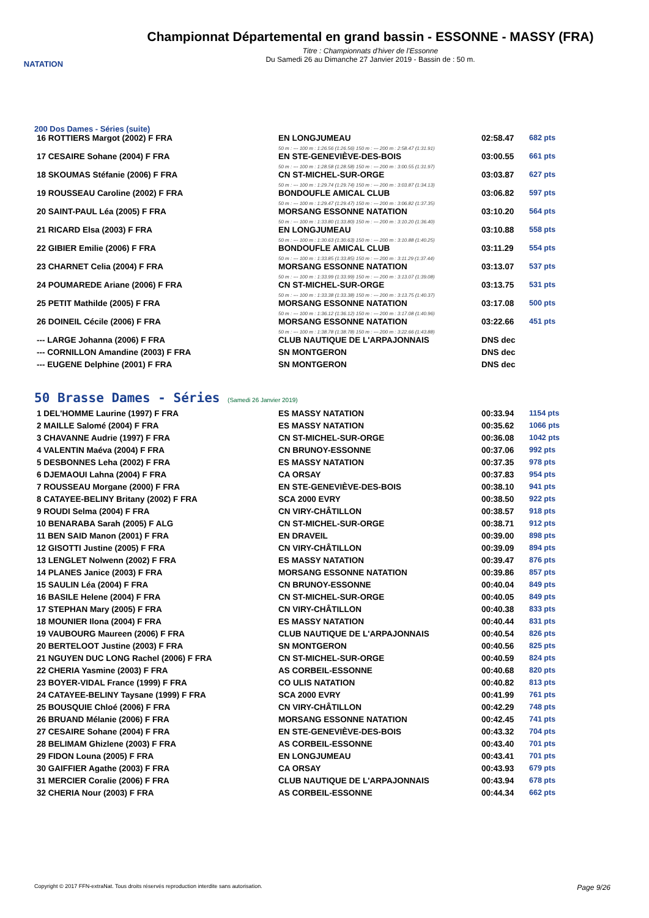NATATION
Championnat Départemental en grand bassin - ESSONNE - MASSY (FRA)
Titre : Championnats d'hiver de l'Essonne
Du Samedi 26 au Dimanche 27 Janvier 2019 - Bassin de : 50 m.
200 Dos Dames - Séries (suite)
| 16 ROTTIERS Margot (2002) F FRA | EN LONGJUMEAU | 02:58.47 | 682 pts |
| | 50 m : --- 100 m : 1:26.56 (1:26.56) 150 m : --- 200 m : 2:58.47 (1:31.91) | | |
| 17 CESAIRE Sohane (2004) F FRA | EN STE-GENEVIÈVE-DES-BOIS | 03:00.55 | 661 pts |
| | 50 m : --- 100 m : 1:28.58 (1:28.58) 150 m : --- 200 m : 3:00.55 (1:31.97) | | |
| 18 SKOUMAS Stéfanie (2006) F FRA | CN ST-MICHEL-SUR-ORGE | 03:03.87 | 627 pts |
| | 50 m : --- 100 m : 1:29.74 (1:29.74) 150 m : --- 200 m : 3:03.87 (1:34.13) | | |
| 19 ROUSSEAU Caroline (2002) F FRA | BONDOUFLE AMICAL CLUB | 03:06.82 | 597 pts |
| | 50 m : --- 100 m : 1:29.47 (1:29.47) 150 m : --- 200 m : 3:06.82 (1:37.35) | | |
| 20 SAINT-PAUL Léa (2005) F FRA | MORSANG ESSONNE NATATION | 03:10.20 | 564 pts |
| | 50 m : --- 100 m : 1:33.80 (1:33.80) 150 m : --- 200 m : 3:10.20 (1:36.40) | | |
| 21 RICARD Elsa (2003) F FRA | EN LONGJUMEAU | 03:10.88 | 558 pts |
| | 50 m : --- 100 m : 1:30.63 (1:30.63) 150 m : --- 200 m : 3:10.88 (1:40.25) | | |
| 22 GIBIER Emilie (2006) F FRA | BONDOUFLE AMICAL CLUB | 03:11.29 | 554 pts |
| | 50 m : --- 100 m : 1:33.85 (1:33.85) 150 m : --- 200 m : 3:11.29 (1:37.44) | | |
| 23 CHARNET Celia (2004) F FRA | MORSANG ESSONNE NATATION | 03:13.07 | 537 pts |
| | 50 m : --- 100 m : 1:33.99 (1:33.99) 150 m : --- 200 m : 3:13.07 (1:39.08) | | |
| 24 POUMAREDE Ariane (2006) F FRA | CN ST-MICHEL-SUR-ORGE | 03:13.75 | 531 pts |
| | 50 m : --- 100 m : 1:33.38 (1:33.38) 150 m : --- 200 m : 3:13.75 (1:40.37) | | |
| 25 PETIT Mathilde (2005) F FRA | MORSANG ESSONNE NATATION | 03:17.08 | 500 pts |
| | 50 m : --- 100 m : 1:36.12 (1:36.12) 150 m : --- 200 m : 3:17.08 (1:40.96) | | |
| 26 DOINEIL Cécile (2006) F FRA | MORSANG ESSONNE NATATION | 03:22.66 | 451 pts |
| | 50 m : --- 100 m : 1:38.78 (1:38.78) 150 m : --- 200 m : 3:22.66 (1:43.88) | | |
| --- LARGE Johanna (2006) F FRA | CLUB NAUTIQUE DE L'ARPAJONNAIS | DNS dec | |
| --- CORNILLON Amandine (2003) F FRA | SN MONTGERON | DNS dec | |
| --- EUGENE Delphine (2001) F FRA | SN MONTGERON | DNS dec | |
50 Brasse Dames - Séries (Samedi 26 Janvier 2019)
| 1 DEL'HOMME Laurine (1997) F FRA | ES MASSY NATATION | 00:33.94 | 1154 pts |
| 2 MAILLE Salomé (2004) F FRA | ES MASSY NATATION | 00:35.62 | 1066 pts |
| 3 CHAVANNE Audrie (1997) F FRA | CN ST-MICHEL-SUR-ORGE | 00:36.08 | 1042 pts |
| 4 VALENTIN Maéva (2004) F FRA | CN BRUNOY-ESSONNE | 00:37.06 | 992 pts |
| 5 DESBONNES Leha (2002) F FRA | ES MASSY NATATION | 00:37.35 | 978 pts |
| 6 DJEMAOUI Lahna (2004) F FRA | CA ORSAY | 00:37.83 | 954 pts |
| 7 ROUSSEAU Morgane (2000) F FRA | EN STE-GENEVIÈVE-DES-BOIS | 00:38.10 | 941 pts |
| 8 CATAYEE-BELINY Britany (2002) F FRA | SCA 2000 EVRY | 00:38.50 | 922 pts |
| 9 ROUDI Selma (2004) F FRA | CN VIRY-CHÂTILLON | 00:38.57 | 918 pts |
| 10 BENARABA Sarah (2005) F ALG | CN ST-MICHEL-SUR-ORGE | 00:38.71 | 912 pts |
| 11 BEN SAID Manon (2001) F FRA | EN DRAVEIL | 00:39.00 | 898 pts |
| 12 GISOTTI Justine (2005) F FRA | CN VIRY-CHÂTILLON | 00:39.09 | 894 pts |
| 13 LENGLET Nolwenn (2002) F FRA | ES MASSY NATATION | 00:39.47 | 876 pts |
| 14 PLANES Janice (2003) F FRA | MORSANG ESSONNE NATATION | 00:39.86 | 857 pts |
| 15 SAULIN Léa (2004) F FRA | CN BRUNOY-ESSONNE | 00:40.04 | 849 pts |
| 16 BASILE Helene (2004) F FRA | CN ST-MICHEL-SUR-ORGE | 00:40.05 | 849 pts |
| 17 STEPHAN Mary (2005) F FRA | CN VIRY-CHÂTILLON | 00:40.38 | 833 pts |
| 18 MOUNIER Ilona (2004) F FRA | ES MASSY NATATION | 00:40.44 | 831 pts |
| 19 VAUBOURG Maureen (2006) F FRA | CLUB NAUTIQUE DE L'ARPAJONNAIS | 00:40.54 | 826 pts |
| 20 BERTELOOT Justine (2003) F FRA | SN MONTGERON | 00:40.56 | 825 pts |
| 21 NGUYEN DUC LONG Rachel (2006) F FRA | CN ST-MICHEL-SUR-ORGE | 00:40.59 | 824 pts |
| 22 CHERIA Yasmine (2003) F FRA | AS CORBEIL-ESSONNE | 00:40.68 | 820 pts |
| 23 BOYER-VIDAL France (1999) F FRA | CO ULIS NATATION | 00:40.82 | 813 pts |
| 24 CATAYEE-BELINY Taysane (1999) F FRA | SCA 2000 EVRY | 00:41.99 | 761 pts |
| 25 BOUSQUIE Chloé (2006) F FRA | CN VIRY-CHÂTILLON | 00:42.29 | 748 pts |
| 26 BRUAND Mélanie (2006) F FRA | MORSANG ESSONNE NATATION | 00:42.45 | 741 pts |
| 27 CESAIRE Sohane (2004) F FRA | EN STE-GENEVIÈVE-DES-BOIS | 00:43.32 | 704 pts |
| 28 BELIMAM Ghizlene (2003) F FRA | AS CORBEIL-ESSONNE | 00:43.40 | 701 pts |
| 29 FIDON Louna (2005) F FRA | EN LONGJUMEAU | 00:43.41 | 701 pts |
| 30 GAIFFIER Agathe (2003) F FRA | CA ORSAY | 00:43.93 | 679 pts |
| 31 MERCIER Coralie (2006) F FRA | CLUB NAUTIQUE DE L'ARPAJONNAIS | 00:43.94 | 678 pts |
| 32 CHERIA Nour (2003) F FRA | AS CORBEIL-ESSONNE | 00:44.34 | 662 pts |
Copyright © 2017 FFN-extraNat. Tous droits réservés reproduction interdite sans autorisation. Page 9/26